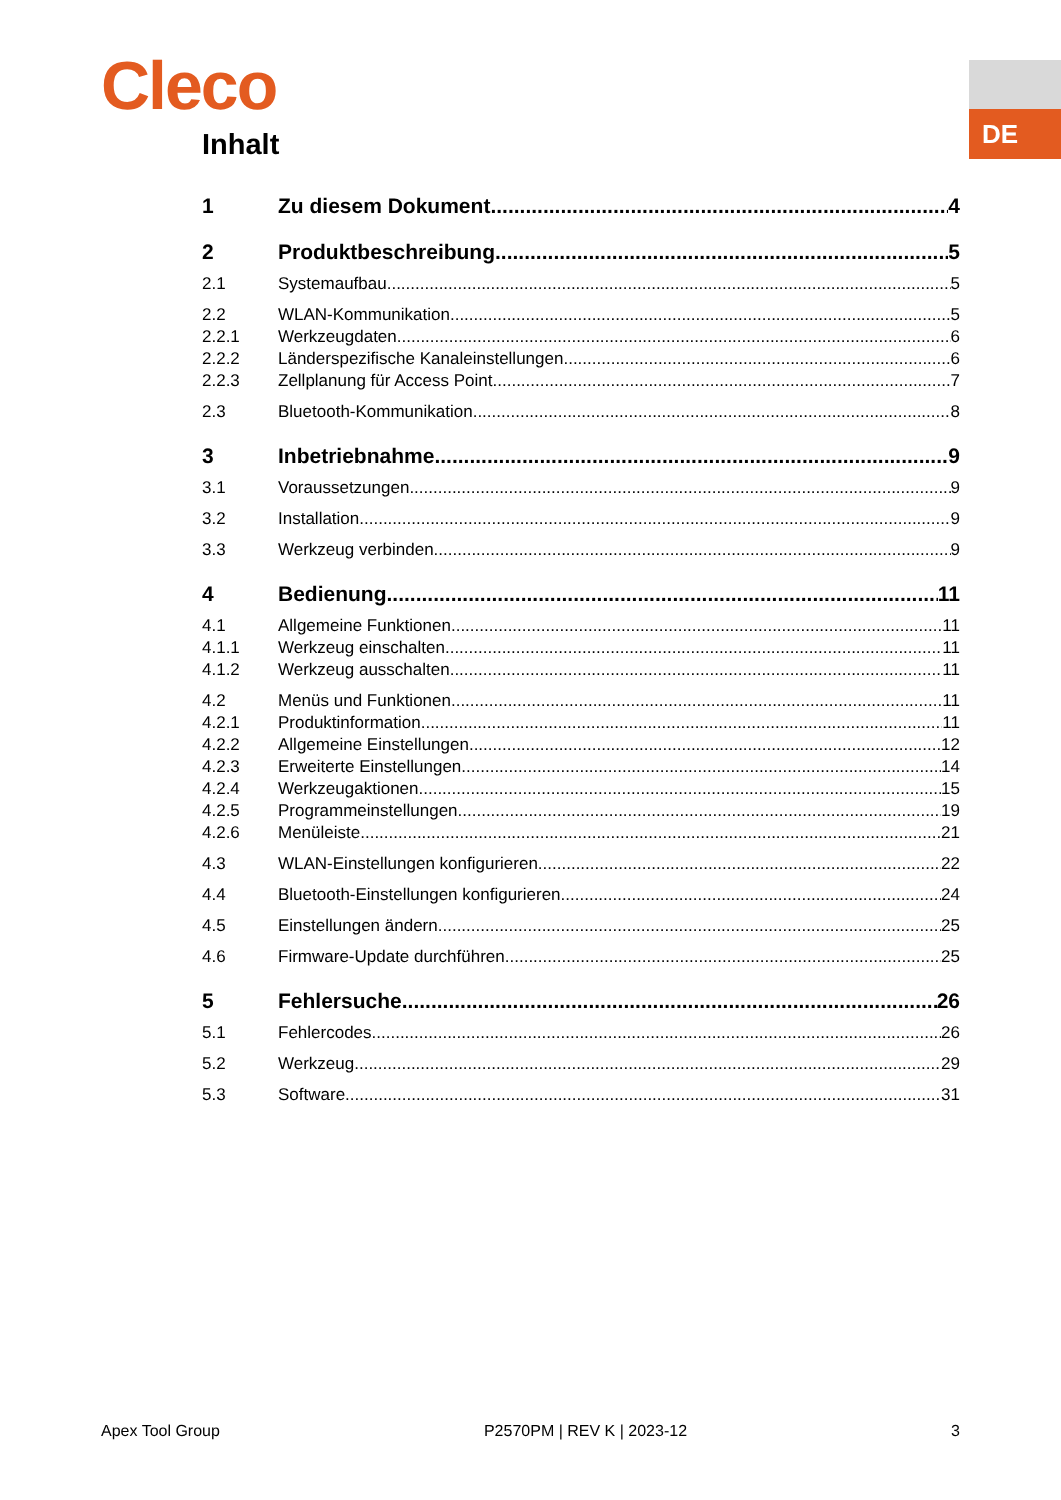DE
Cleco
Inhalt
1 Zu diesem Dokument 4
2 Produktbeschreibung 5
2.1 Systemaufbau 5
2.2 WLAN-Kommunikation 5
2.2.1 Werkzeugdaten 6
2.2.2 Länderspezifische Kanaleinstellungen 6
2.2.3 Zellplanung für Access Point 7
2.3 Bluetooth-Kommunikation 8
3 Inbetriebnahme 9
3.1 Voraussetzungen 9
3.2 Installation 9
3.3 Werkzeug verbinden 9
4 Bedienung 11
4.1 Allgemeine Funktionen 11
4.1.1 Werkzeug einschalten 11
4.1.2 Werkzeug ausschalten 11
4.2 Menüs und Funktionen 11
4.2.1 Produktinformation 11
4.2.2 Allgemeine Einstellungen 12
4.2.3 Erweiterte Einstellungen 14
4.2.4 Werkzeugaktionen 15
4.2.5 Programmeinstellungen 19
4.2.6 Menüleiste 21
4.3 WLAN-Einstellungen konfigurieren 22
4.4 Bluetooth-Einstellungen konfigurieren 24
4.5 Einstellungen ändern 25
4.6 Firmware-Update durchführen 25
5 Fehlersuche 26
5.1 Fehlercodes 26
5.2 Werkzeug 29
5.3 Software 31
Apex Tool Group P2570PM | REV K | 2023-12 3